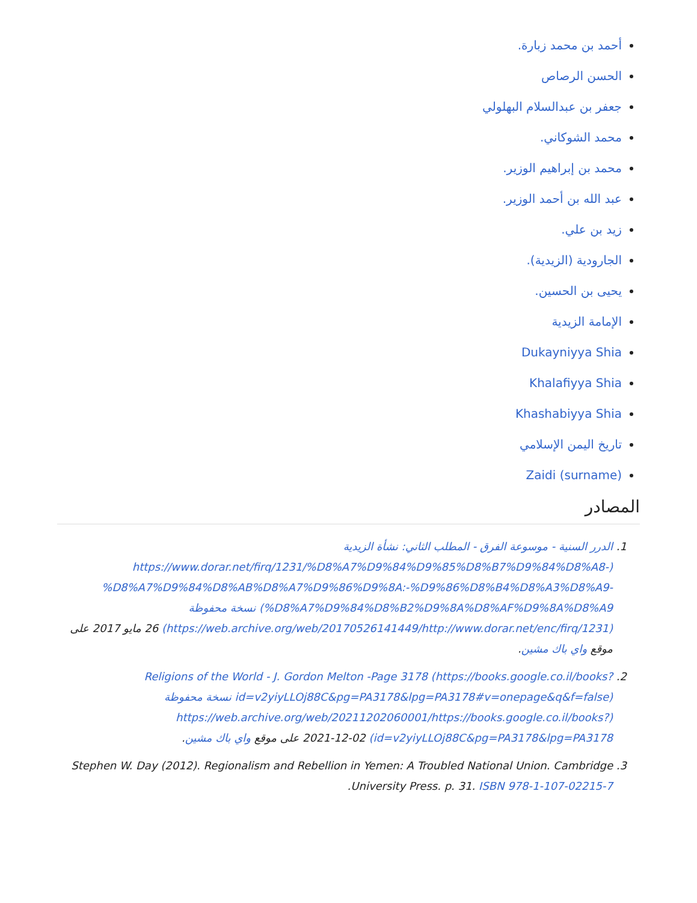أحمد بن محمد زبارة.
الحسن الرصاص
جعفر بن عبدالسلام البهلولي
محمد الشوكاني.
محمد بن إبراهيم الوزير.
عبد الله بن أحمد الوزير.
زيد بن علي.
الجارودية (الزيدية).
يحيى بن الحسين.
الإمامة الزيدية
Dukayniyya Shia
Khalafiyya Shia
Khashabiyya Shia
تاريخ اليمن الإسلامي
Zaidi (surname)
المصادر
الدرر السنية - موسوعة الفرق - المطلب الثاني: نشأة الزيدية (https://www.dorar.net/firq/1231/%D8%A7%D9%84%D9%85%D8%B7%D9%84%D8%A8-%D8%A7%D9%84%D8%AB%D8%A7%D9%86%D9%8A:-%D9%86%D8%B4%D8%A3%D8%A9-%D8%A7%D9%84%D8%B2%D9%8A%D8%AF%D9%8A%D8%A9) نسخة محفوظة (https://web.archive.org/web/20170526141449/http://www.dorar.net/enc/firq/1231) 26 مايو 2017 على موقع واي باك مشين.
Religions of the World - J. Gordon Melton -Page 3178 (https://books.google.co.il/books?id=v2yiyLLOj88C&pg=PA3178&lpg=PA3178#v=onepage&q&f=false) نسخة محفوظة (https://web.archive.org/web/20211202060001/https://books.google.co.il/books?id=v2yiyLLOj88C&pg=PA3178&lpg=PA3178) 2021-12-02 على موقع واي باك مشين.
Stephen W. Day (2012). Regionalism and Rebellion in Yemen: A Troubled National Union. Cambridge University Press. p. 31. ISBN 978-1-107-02215-7.